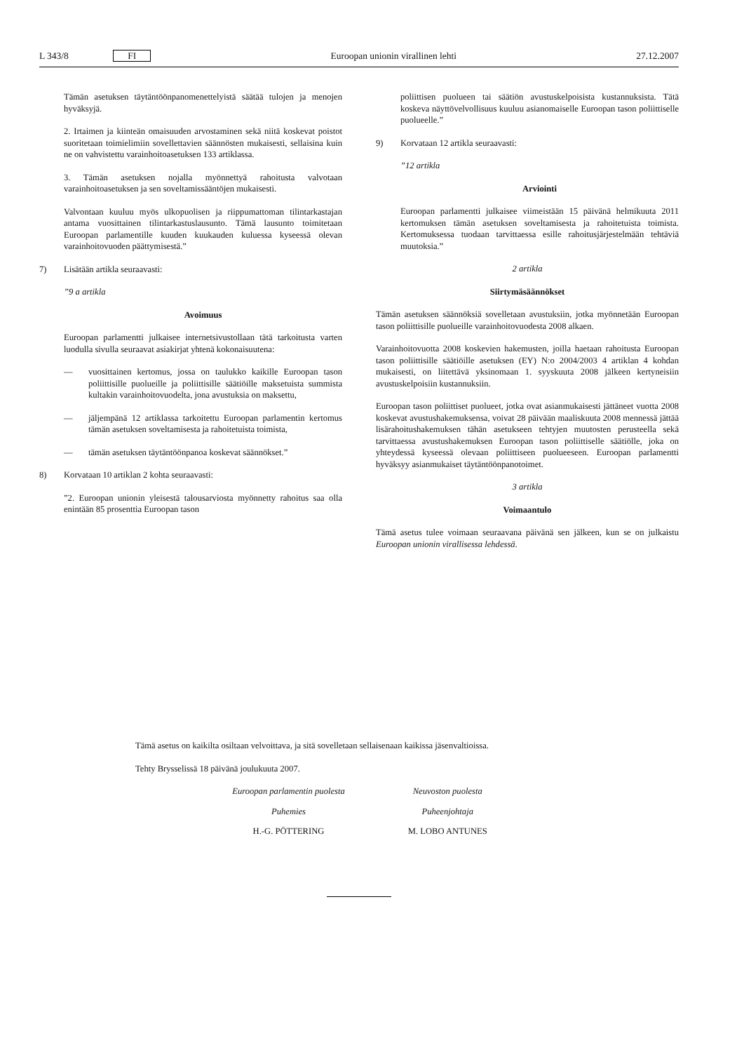L 343/8 FI Euroopan unionin virallinen lehti 27.12.2007
Tämän asetuksen täytäntöönpanomenettelyistä säätää tulojen ja menojen hyväksyjä.
2. Irtaimen ja kiinteän omaisuuden arvostaminen sekä niitä koskevat poistot suoritetaan toimielimiin sovellettavien säännösten mukaisesti, sellaisina kuin ne on vahvistettu varainhoitoasetuksen 133 artiklassa.
3. Tämän asetuksen nojalla myönnettyä rahoitusta valvotaan varainhoitoasetuksen ja sen soveltamissääntöjen mukaisesti.
Valvontaan kuuluu myös ulkopuolisen ja riippumattoman tilintarkastajan antama vuosittainen tilintarkastuslausunto. Tämä lausunto toimitetaan Euroopan parlamentille kuuden kuukauden kuluessa kyseessä olevan varainhoitovuoden päättymisestä.”
7) Lisätään artikla seuraavasti:
”9 a artikla
Avoimuus
Euroopan parlamentti julkaisee internetsivustollaan tätä tarkoitusta varten luodulla sivulla seuraavat asiakirjat yhtenä kokonaisuutena:
— vuosittainen kertomus, jossa on taulukko kaikille Euroopan tason poliittisille puolueille ja poliittisille säätiöille maksetuista summista kultakin varainhoitovuodelta, jona avustuksia on maksettu,
— jäljempänä 12 artiklassa tarkoitettu Euroopan parlamentin kertomus tämän asetuksen soveltamisesta ja rahoitetuista toimista,
— tämän asetuksen täytäntöönpanoa koskevat säännökset.”
8) Korvataan 10 artiklan 2 kohta seuraavasti:
”2. Euroopan unionin yleisestä talousarviosta myönnetty rahoitus saa olla enintään 85 prosenttia Euroopan tason
poliittisen puolueen tai säätiön avustuskelpoisista kustannuksista. Tätä koskeva näyttövelvollisuus kuuluu asianomaiselle Euroopan tason poliittiselle puolueelle.”
9) Korvataan 12 artikla seuraavasti:
”12 artikla
Arviointi
Euroopan parlamentti julkaisee viimeistään 15 päivänä helmikuuta 2011 kertomuksen tämän asetuksen soveltamisesta ja rahoitetuista toimista. Kertomuksessa tuodaan tarvittaessa esille rahoitusjärjestelmään tehtäviä muutoksia.”
2 artikla
Siirtymäsäännökset
Tämän asetuksen säännöksiä sovelletaan avustuksiin, jotka myönnetään Euroopan tason poliittisille puolueille varainhoitovuodesta 2008 alkaen.
Varainhoitovuotta 2008 koskevien hakemusten, joilla haetaan rahoitusta Euroopan tason poliittisille säätiöille asetuksen (EY) N:o 2004/2003 4 artiklan 4 kohdan mukaisesti, on liitettävä yksinomaan 1. syyskuuta 2008 jälkeen kertyneisiin avustuskelpoisiin kustannuksiin.
Euroopan tason poliittiset puolueet, jotka ovat asianmukaisesti jättäneet vuotta 2008 koskevat avustushakemuksensa, voivat 28 päivään maaliskuuta 2008 mennessä jättää lisärahoitushakemuksen tähän asetukseen tehtyjen muutosten perusteella sekä tarvittaessa avustushakemuksen Euroopan tason poliittiselle säätiölle, joka on yhteydessä kyseessä olevaan poliittiseen puolueeseen. Euroopan parlamentti hyväksyy asianmukaiset täytäntöönpanotoimet.
3 artikla
Voimaantulo
Tämä asetus tulee voimaan seuraavana päivänä sen jälkeen, kun se on julkaistu Euroopan unionin virallisessa lehdessä.
Tämä asetus on kaikilta osiltaan velvoittava, ja sitä sovelletaan sellaisenaan kaikissa jäsenvaltioissa.
Tehty Brysselissä 18 päivänä joulukuuta 2007.
Euroopan parlamentin puolesta
Puhemies
H.-G. PÖTTERING
Neuvoston puolesta
Puheenjohtaja
M. LOBO ANTUNES